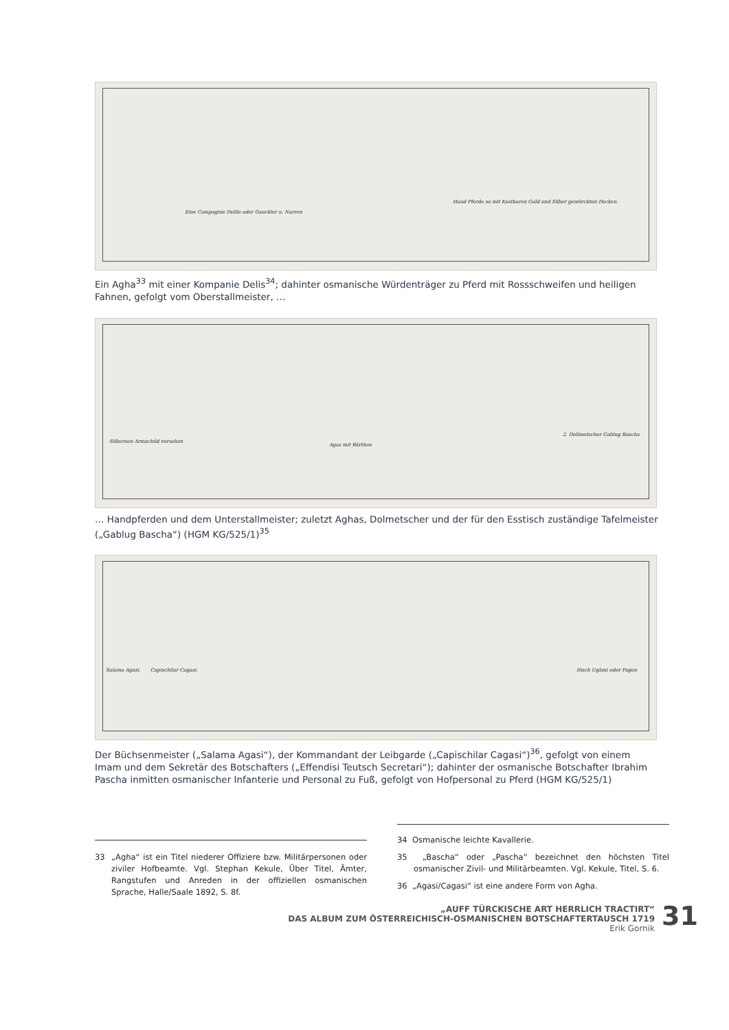Eine Compagnie Delile oder Gauckler u. Narren
Hand Pferde so mit Kostbaren Gold und Silber gewürckten Decken
Ein Agha<sup>33</sup> mit einer Kompanie Delis<sup>34</sup>; dahinter osmanische Würdenträger zu Pferd mit Rossschweifen und heiligen Fahnen, gefolgt vom Oberstallmeister, …
Silbernen Armschild vorsehen
Agas mit Bärthen
2. Dollmetscher Gablug Bascha
… Handpferden und dem Unterstallmeister; zuletzt Aghas, Dolmetscher und der für den Esstisch zuständige Tafelmeister („Gablug Bascha“) (HGM KG/525/1)<sup>35</sup>
Salama Agasi. Capischilar Cagasi. Iitsch Uglani oder Pagen
Der Büchsenmeister („Salama Agasi“), der Kommandant der Leibgarde („Capischilar Cagasi“)<sup>36</sup>, gefolgt von einem Imam und dem Sekretär des Botschafters („Effendisi Teutsch Secretari“); dahinter der osmanische Botschafter Ibrahim Pascha inmitten osmanischer Infanterie und Personal zu Fuß, gefolgt von Hofpersonal zu Pferd (HGM KG/525/1)
33 „Agha“ ist ein Titel niederer Offiziere bzw. Militärpersonen oder ziviler Hofbeamte. Vgl. Stephan Kekule, Über Titel, Ämter, Rangstufen und Anreden in der offiziellen osmanischen Sprache, Halle/Saale 1892, S. 8f.
34 Osmanische leichte Kavallerie.
35 „Bascha“ oder „Pascha“ bezeichnet den höchsten Titel osmanischer Zivil- und Militärbeamten. Vgl. Kekule, Titel, S. 6.
36 „Agasi/Cagasi“ ist eine andere Form von Agha.
„AUFF TÜRCKISCHE ART HERRLICH TRACTIRT“
DAS ALBUM ZUM ÖSTERREICHISCH-OSMANISCHEN BOTSCHAFTERTAUSCH 1719
Erik Gornik
31